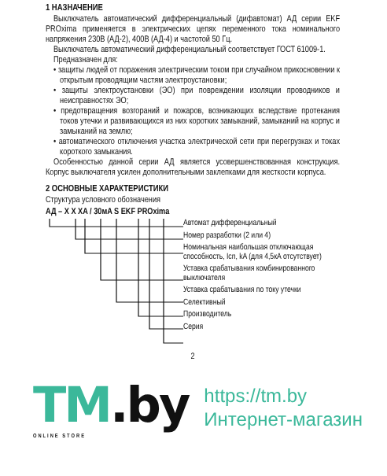1 НАЗНАЧЕНИЕ
Выключатель автоматический дифференциальный (дифавтомат) АД серии EKF PROxima применяется в электрических цепях переменного тока номинального напряжения 230В (АД-2), 400В (АД-4) и частотой 50 Гц.
Выключатель автоматический дифференциальный соответствует ГОСТ 61009-1.
Предназначен для:
• защиты людей от поражения электрическим током при случайном прикосновении к открытым проводящим частям электроустановки;
• защиты электроустановки (ЭО) при повреждении изоляции проводников и неисправностях ЭО;
• предотвращения возгораний и пожаров, возникающих вследствие протекания токов утечки и развивающихся из них коротких замыканий, замыканий на корпус и замыканий на землю;
• автоматического отключения участка электрической сети при перегрузках и токах короткого замыкания.
Особенностью данной серии АД является усовершенствованная конструкция. Корпус выключателя усилен дополнительными заклепками для жесткости корпуса.
2 ОСНОВНЫЕ ХАРАКТЕРИСТИКИ
Структура условного обозначения
АД – X X XA / 30мA S EKF PROxima
Автомат дифференциальный
Номер разработки (2 или 4)
Номинальная наибольшая отключающая способность, Icn, kA (для 4,5кА отсутствует)
Уставка срабатывания комбинированного выключателя
Уставка срабатывания по току утечки
Селективный
Производитель
Серия
2
TM.by
ONLINE STORE
https://tm.by
Интернет-магазин